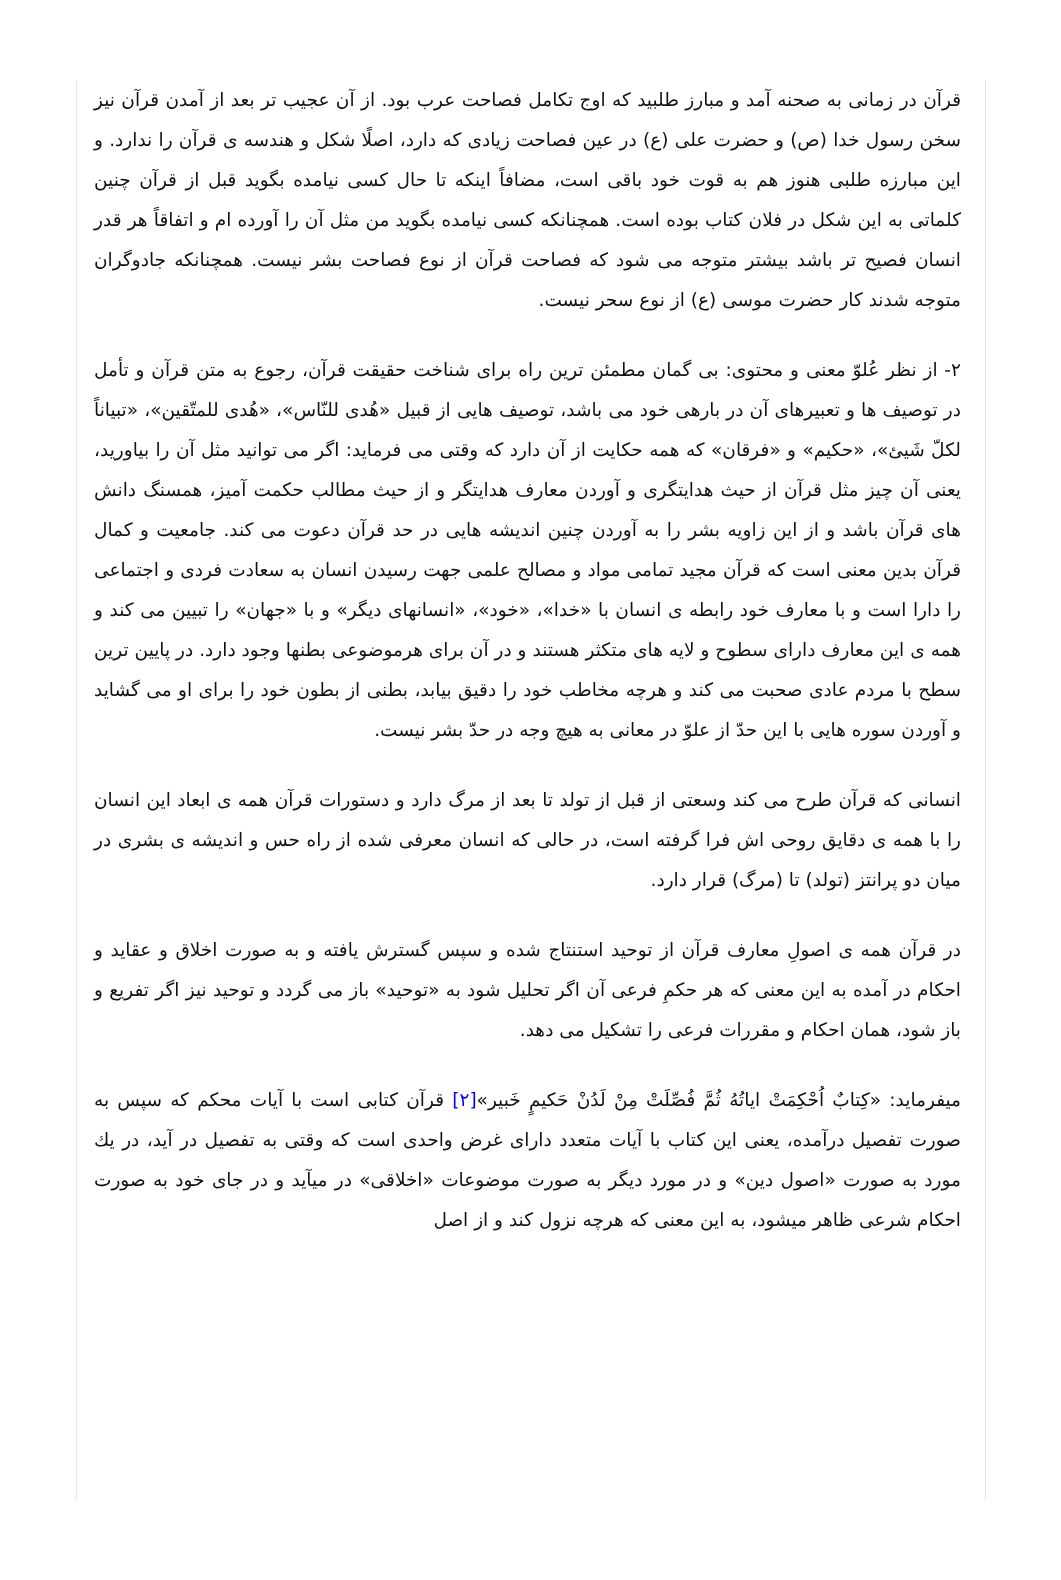قرآن در زمانی به صحنه آمد و مبارز طلبید که اوج تکامل فصاحت عرب بود. از آن عجیب تر بعد از آمدن قرآن نیز سخن رسول خدا (ص) و حضرت علی (ع) در عین فصاحت زیادی که دارد، اصلًا شکل و هندسه ی قرآن را ندارد. و این مبارزه طلبی هنوز هم به قوت خود باقی است، مضافاً اینکه تا حال کسی نیامده بگوید قبل از قرآن چنین کلماتی به این شکل در فلان کتاب بوده است. همچنانکه کسی نیامده بگوید من مثل آن را آورده ام و اتفاقاً هر قدر انسان فصیح تر باشد بیشتر متوجه می شود که فصاحت قرآن از نوع فصاحت بشر نیست. همچنانکه جادوگران متوجه شدند کار حضرت موسی (ع) از نوع سحر نیست.
۲- از نظر عُلوّ معنی و محتوی: بی گمان مطمئن ترین راه برای شناخت حقیقت قرآن، رجوع به متن قرآن و تأمل در توصیف ها و تعبیرهای آن در بارهی خود می باشد، توصیف هایی از قبیل «هُدی للنّاس»، «هُدی للمتّقین»، «تبیاناً لکلّ شَیئ»، «حکیم» و «فرقان» که همه حکایت از آن دارد که وقتی می فرماید: اگر می توانید مثل آن را بیاورید، یعنی آن چیز مثل قرآن از حیث هدایتگری و آوردن معارف هدایتگر و از حیث مطالب حکمت آمیز، همسنگ دانش های قرآن باشد و از این زاویه بشر را به آوردن چنین اندیشه هایی در حد قرآن دعوت می کند. جامعیت و کمال قرآن بدین معنی است که قرآن مجید تمامی مواد و مصالح علمی جهت رسیدن انسان به سعادت فردی و اجتماعی را دارا است و با معارف خود رابطه ی انسان با «خدا»، «خود»، «انسانهای دیگر» و با «جهان» را تبیین می کند و همه ی این معارف دارای سطوح و لایه های متکثر هستند و در آن برای هرموضوعی بطنها وجود دارد. در پایین ترین سطح با مردم عادی صحبت می کند و هرچه مخاطب خود را دقیق بیابد، بطنی از بطون خود را برای او می گشاید و آوردن سوره هایی با این حدّ از علوّ در معانی به هیچ وجه در حدّ بشر نیست.
انسانی که قرآن طرح می کند وسعتی از قبل از تولد تا بعد از مرگ دارد و دستورات قرآن همه ی ابعاد این انسان را با همه ی دقایق روحی اش فرا گرفته است، در حالی که انسان معرفی شده از راه حس و اندیشه ی بشری در میان دو پرانتز (تولد) تا (مرگ) قرار دارد.
در قرآن همه ی اصولِ معارف قرآن از توحید استنتاج شده و سپس گسترش یافته و به صورت اخلاق و عقاید و احکام در آمده به این معنی که هر حکمِ فرعی آن اگر تحلیل شود به «توحید» باز می گردد و توحید نیز اگر تفریع و باز شود، همان احکام و مقررات فرعی را تشکیل می دهد.
میفرماید: «کِتابٌ اُحْکِمَتْ اياتُهُ ثُمَّ فُصِّلَتْ مِنْ لَدُنْ حَکيمٍ خَبير»[۲] قرآن کتابی است با آیات محکم که سپس به صورت تفصیل درآمده، یعنی این کتاب با آیات متعدد دارای غرض واحدی است که وقتی به تفصیل در آید، در يك مورد به صورت «اصول دین» و در مورد دیگر به صورت موضوعات «اخلاقی» در میآید و در جای خود به صورت احکام شرعی ظاهر میشود، به این معنی که هرچه نزول کند و از اصل